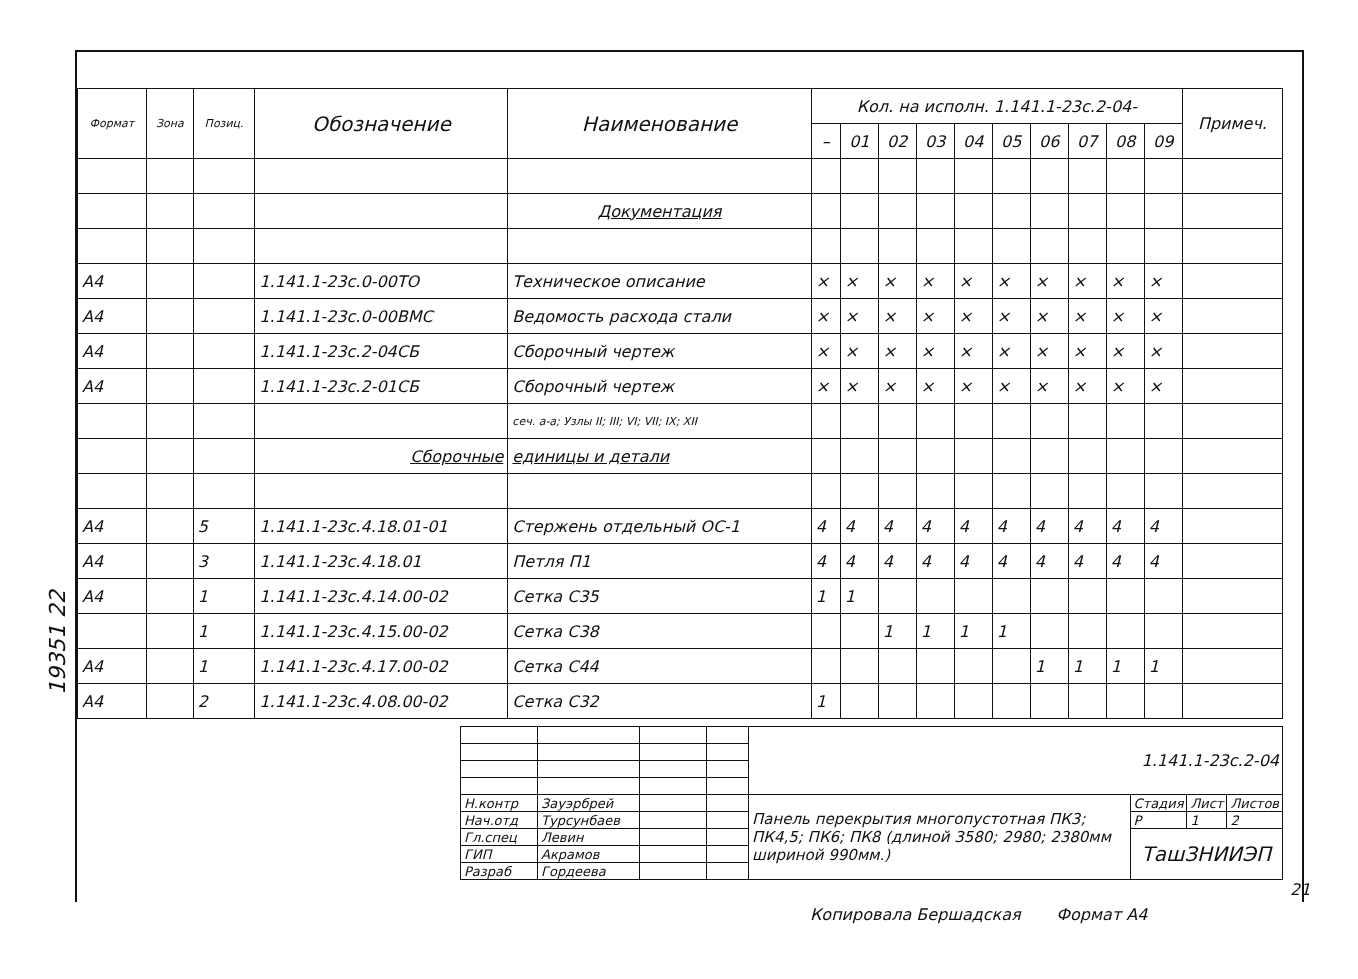19351 22
| Формат | Зона | Позиц. | Обозначение | Наименование | Кол. на исполн. 1.141.1-23с.2-04- | | | | | | | | | | Примеч. |
| --- | --- | --- | --- | --- | --- | --- | --- | --- | --- | --- | --- | --- | --- | --- | --- |
| | | | | | – | 01 | 02 | 03 | 04 | 05 | 06 | 07 | 08 | 09 | |
| | | | | Документация | | | | | | | | | | | |
| А4 | | | 1.141.1-23с.0-00ТО | Техническое описание | × | × | × | × | × | × | × | × | × | × | |
| А4 | | | 1.141.1-23с.0-00ВМС | Ведомость расхода стали | × | × | × | × | × | × | × | × | × | × | |
| А4 | | | 1.141.1-23с.2-04СБ | Сборочный чертеж | × | × | × | × | × | × | × | × | × | × | |
| А4 | | | 1.141.1-23с.2-01СБ | Сборочный чертеж | × | × | × | × | × | × | × | × | × | × | |
| | | | | сеч. а-а; Узлы II; III; VI; VII; IX; XII | | | | | | | | | | | |
| | | | Сборочные | единицы и детали | | | | | | | | | | | |
| А4 | | 5 | 1.141.1-23с.4.18.01-01 | Стержень отдельный ОС-1 | 4 | 4 | 4 | 4 | 4 | 4 | 4 | 4 | 4 | 4 | |
| А4 | | 3 | 1.141.1-23с.4.18.01 | Петля П1 | 4 | 4 | 4 | 4 | 4 | 4 | 4 | 4 | 4 | 4 | |
| А4 | | 1 | 1.141.1-23с.4.14.00-02 | Сетка С35 | 1 | 1 | | | | | | | | | |
| | | 1 | 1.141.1-23с.4.15.00-02 | Сетка С38 | | | 1 | 1 | 1 | 1 | | | | | |
| А4 | | 1 | 1.141.1-23с.4.17.00-02 | Сетка С44 | | | | | | | 1 | 1 | 1 | 1 | |
| А4 | | 2 | 1.141.1-23с.4.08.00-02 | Сетка С32 | 1 | | | | | | | | | | |
| | | | | 1.141.1-23с.2-04 | | | |
| Н.контр | Зауэрбрей | | | Панель перекрытия многопустотная ПК3; ПК4,5; ПК6; ПК8 (длиной 3580; 2980; 2380мм шириной 990мм.) | Стадия | Лист | Листов |
| Нач.отд | Турсунбаев | | | | Р | 1 | 2 |
| Гл.спец | Левин | | | | ТашЗНИИЭП | | |
| ГИП | Акрамов | | | | | | |
| Разраб | Гордеева | | | | | | |
21
Копировала Бершадская Формат А4